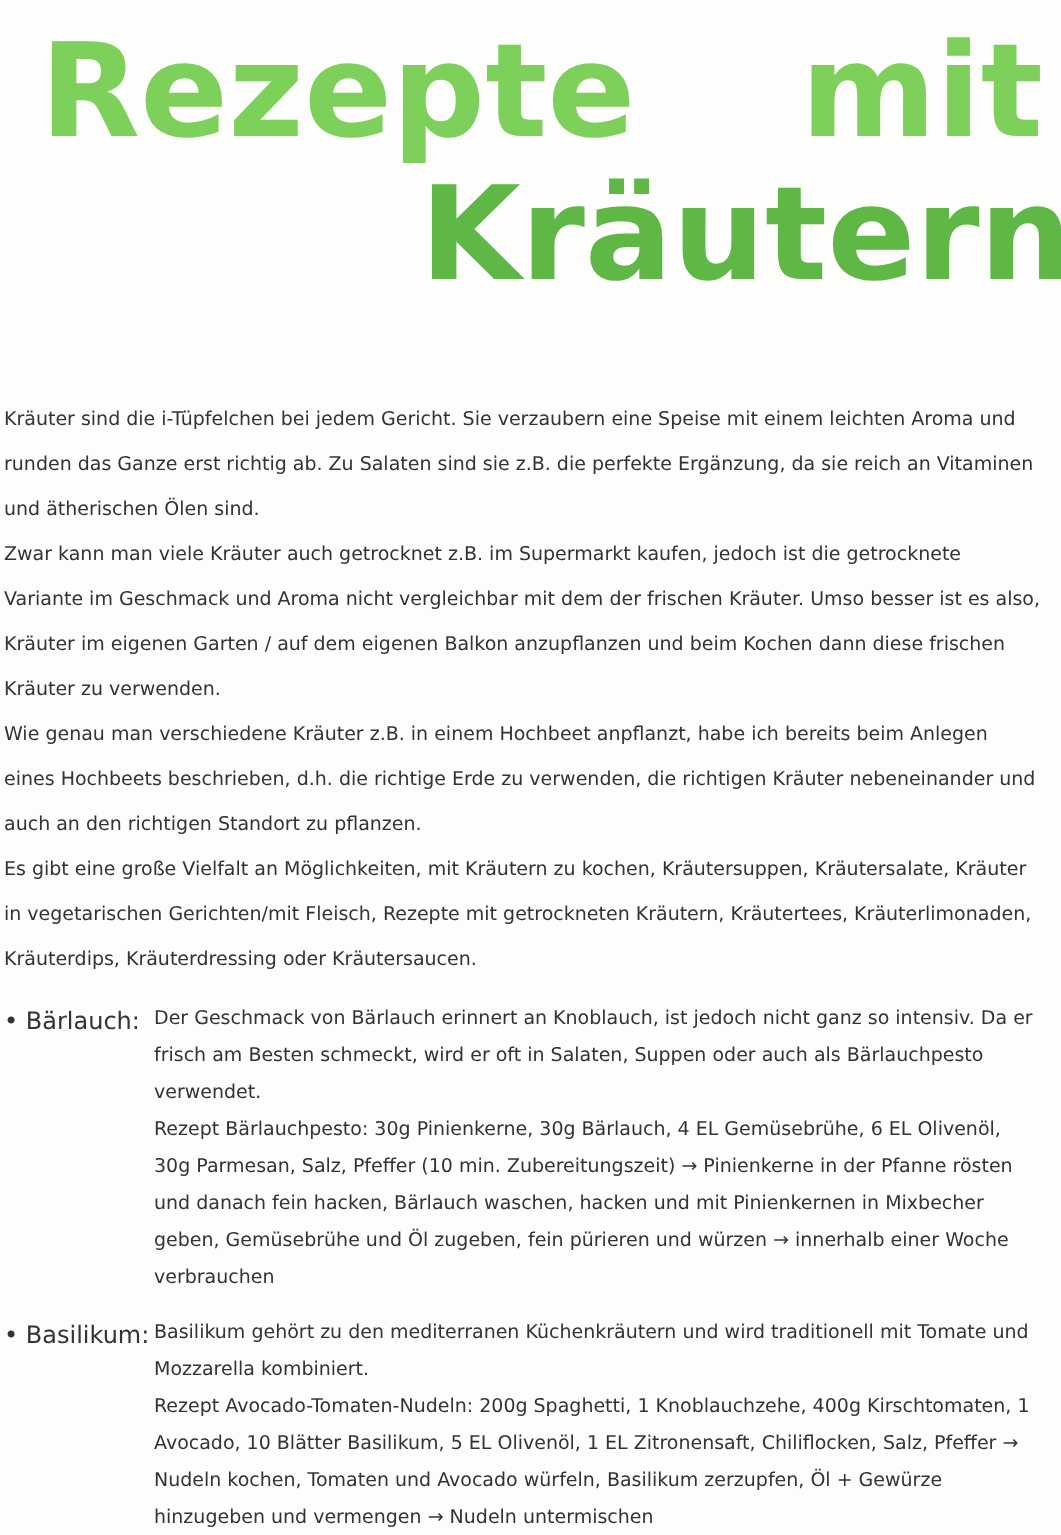Rezepte mit
Kräutern
Kräuter sind die i-Tüpfelchen bei jedem Gericht. Sie verzaubern eine Speise mit einem leichten Aroma und runden das Ganze erst richtig ab. Zu Salaten sind sie z.B. die perfekte Ergänzung, da sie reich an Vitaminen und ätherischen Ölen sind.
Zwar kann man viele Kräuter auch getrocknet z.B. im Supermarkt kaufen, jedoch ist die getrocknete Variante im Geschmack und Aroma nicht vergleichbar mit dem der frischen Kräuter. Umso besser ist es also, Kräuter im eigenen Garten / auf dem eigenen Balkon anzupflanzen und beim Kochen dann diese frischen Kräuter zu verwenden.
Wie genau man verschiedene Kräuter z.B. in einem Hochbeet anpflanzt, habe ich bereits beim Anlegen eines Hochbeets beschrieben, d.h. die richtige Erde zu verwenden, die richtigen Kräuter nebeneinander und auch an den richtigen Standort zu pflanzen.
Es gibt eine große Vielfalt an Möglichkeiten, mit Kräutern zu kochen, Kräutersuppen, Kräutersalate, Kräuter in vegetarischen Gerichten/mit Fleisch, Rezepte mit getrockneten Kräutern, Kräutertees, Kräuterlimonaden, Kräuterdips, Kräuterdressing oder Kräutersaucen.
• Bärlauch:
Der Geschmack von Bärlauch erinnert an Knoblauch, ist jedoch nicht ganz so intensiv. Da er frisch am Besten schmeckt, wird er oft in Salaten, Suppen oder auch als Bärlauchpesto verwendet.
Rezept Bärlauchpesto: 30g Pinienkerne, 30g Bärlauch, 4 EL Gemüsebrühe, 6 EL Olivenöl, 30g Parmesan, Salz, Pfeffer (10 min. Zubereitungszeit) → Pinienkerne in der Pfanne rösten und danach fein hacken, Bärlauch waschen, hacken und mit Pinienkernen in Mixbecher geben, Gemüsebrühe und Öl zugeben, fein pürieren und würzen → innerhalb einer Woche verbrauchen
• Basilikum:
Basilikum gehört zu den mediterranen Küchenkräutern und wird traditionell mit Tomate und Mozzarella kombiniert.
Rezept Avocado-Tomaten-Nudeln: 200g Spaghetti, 1 Knoblauchzehe, 400g Kirschtomaten, 1 Avocado, 10 Blätter Basilikum, 5 EL Olivenöl, 1 EL Zitronensaft, Chiliflocken, Salz, Pfeffer → Nudeln kochen, Tomaten und Avocado würfeln, Basilikum zerzupfen, Öl + Gewürze hinzugeben und vermengen → Nudeln untermischen